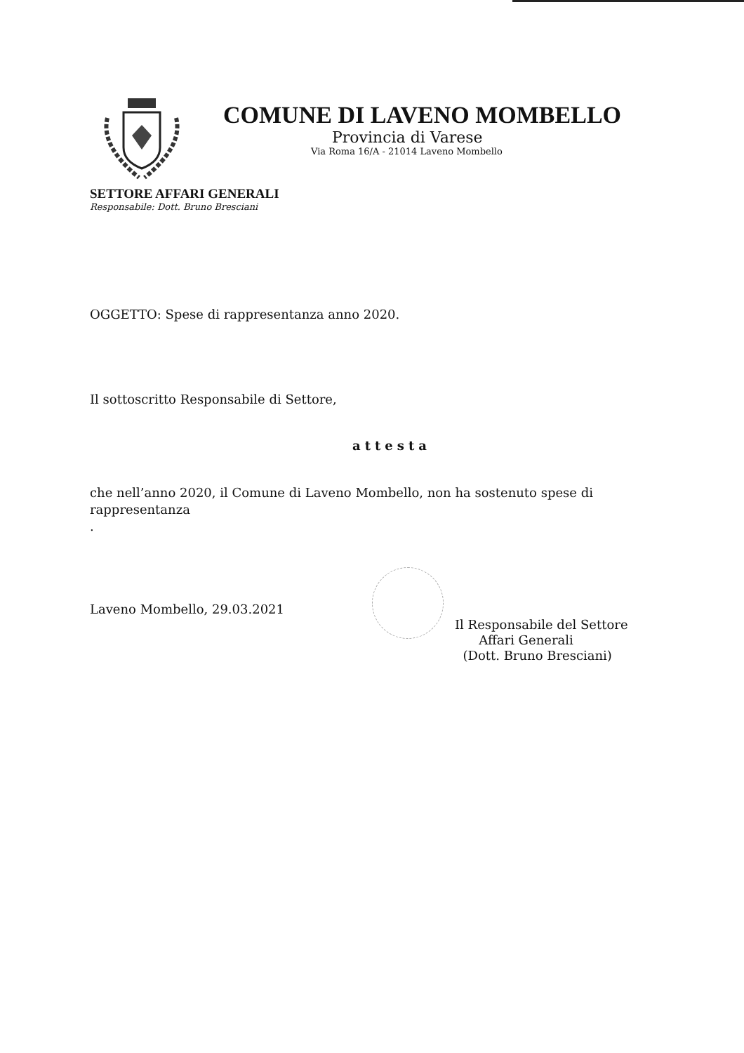COMUNE DI LAVENO MOMBELLO
Provincia di Varese
Via Roma 16/A - 21014 Laveno Mombello
SETTORE AFFARI GENERALI
Responsabile: Dott. Bruno Bresciani
OGGETTO: Spese di rappresentanza anno 2020.
Il sottoscritto Responsabile di Settore,
attesta
che nell’anno 2020, il Comune di Laveno Mombello, non ha sostenuto spese di rappresentanza
.
Laveno Mombello, 29.03.2021
Il Responsabile del Settore
Affari Generali
(Dott. Bruno Bresciani)